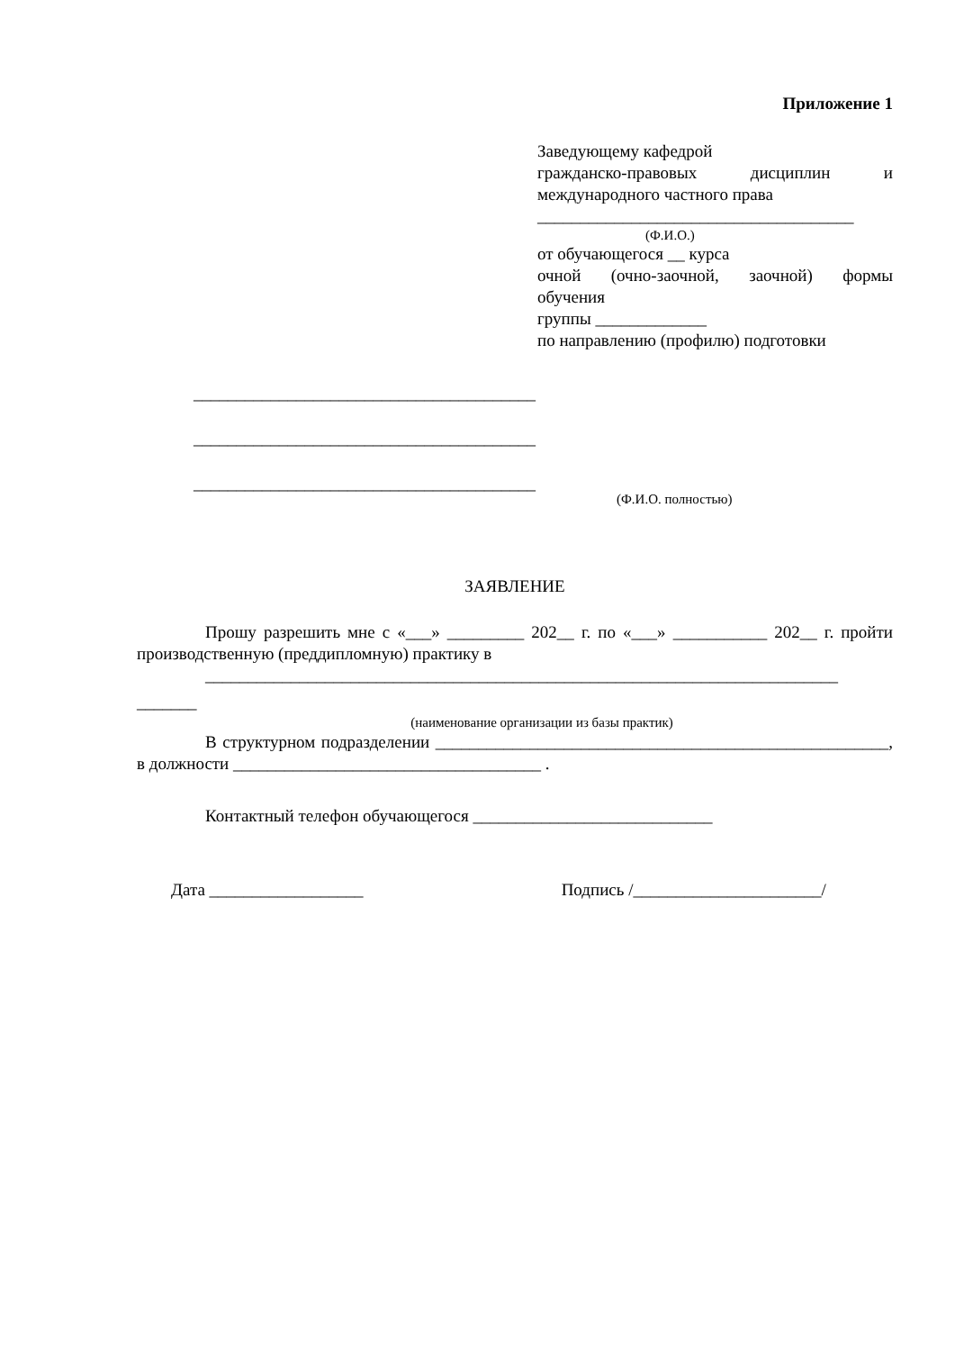Приложение 1
Заведующему кафедрой
гражданско-правовых дисциплин и
международного частного права
_____________________________________
(Ф.И.О.)
от обучающегося __ курса
очной (очно-заочной, заочной) формы
обучения
группы _____________
по направлению (профилю) подготовки
________________________________________
________________________________________
________________________________________
(Ф.И.О. полностью)
ЗАЯВЛЕНИЕ
Прошу разрешить мне с «___» _________ 202__ г. по «___» ___________ 202__ г. пройти производственную (преддипломную) практику в
__________________________________________________________________________
_______
(наименование организации из базы практик)
В структурном подразделении _____________________________________________________, в должности ____________________________________ .
Контактный телефон обучающегося ____________________________
Дата __________________ Подпись /______________________/